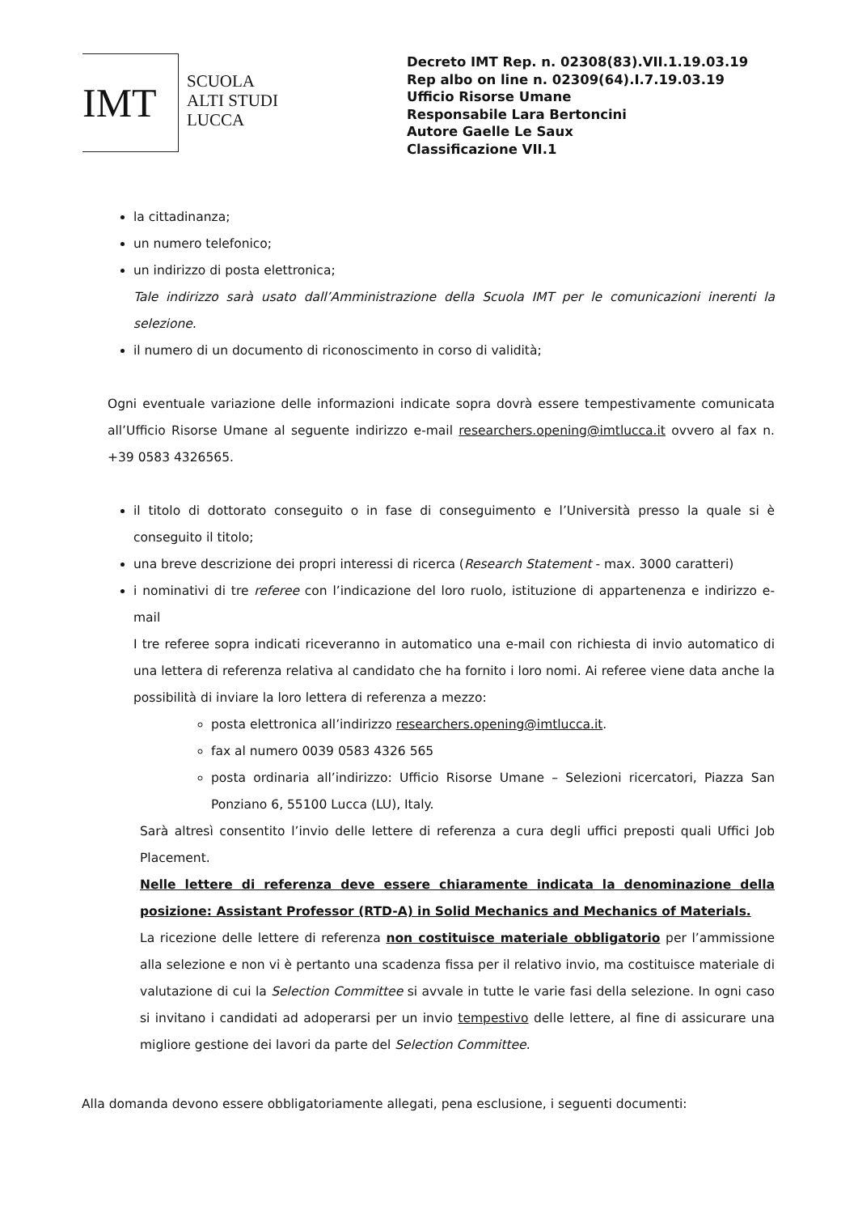IMT
SCUOLA
ALTI STUDI
LUCCA
Decreto IMT Rep. n. 02308(83).VII.1.19.03.19
Rep albo on line n. 02309(64).I.7.19.03.19
Ufficio Risorse Umane
Responsabile Lara Bertoncini
Autore Gaelle Le Saux
Classificazione VII.1
la cittadinanza;
un numero telefonico;
un indirizzo di posta elettronica;
Tale indirizzo sarà usato dall’Amministrazione della Scuola IMT per le comunicazioni inerenti la selezione.
il numero di un documento di riconoscimento in corso di validità;
Ogni eventuale variazione delle informazioni indicate sopra dovrà essere tempestivamente comunicata all’Ufficio Risorse Umane al seguente indirizzo e-mail researchers.opening@imtlucca.it ovvero al fax n. +39 0583 4326565.
il titolo di dottorato conseguito o in fase di conseguimento e l’Università presso la quale si è conseguito il titolo;
una breve descrizione dei propri interessi di ricerca (Research Statement - max. 3000 caratteri)
i nominativi di tre referee con l’indicazione del loro ruolo, istituzione di appartenenza e indirizzo e-mail
I tre referee sopra indicati riceveranno in automatico una e-mail con richiesta di invio automatico di una lettera di referenza relativa al candidato che ha fornito i loro nomi. Ai referee viene data anche la possibilità di inviare la loro lettera di referenza a mezzo:
posta elettronica all’indirizzo researchers.opening@imtlucca.it.
fax al numero 0039 0583 4326 565
posta ordinaria all’indirizzo: Ufficio Risorse Umane – Selezioni ricercatori, Piazza San Ponziano 6, 55100 Lucca (LU), Italy.
Sarà altresì consentito l’invio delle lettere di referenza a cura degli uffici preposti quali Uffici Job Placement.
Nelle lettere di referenza deve essere chiaramente indicata la denominazione della posizione: Assistant Professor (RTD-A) in Solid Mechanics and Mechanics of Materials.
La ricezione delle lettere di referenza non costituisce materiale obbligatorio per l’ammissione alla selezione e non vi è pertanto una scadenza fissa per il relativo invio, ma costituisce materiale di valutazione di cui la Selection Committee si avvale in tutte le varie fasi della selezione. In ogni caso si invitano i candidati ad adoperarsi per un invio tempestivo delle lettere, al fine di assicurare una migliore gestione dei lavori da parte del Selection Committee.
Alla domanda devono essere obbligatoriamente allegati, pena esclusione, i seguenti documenti: